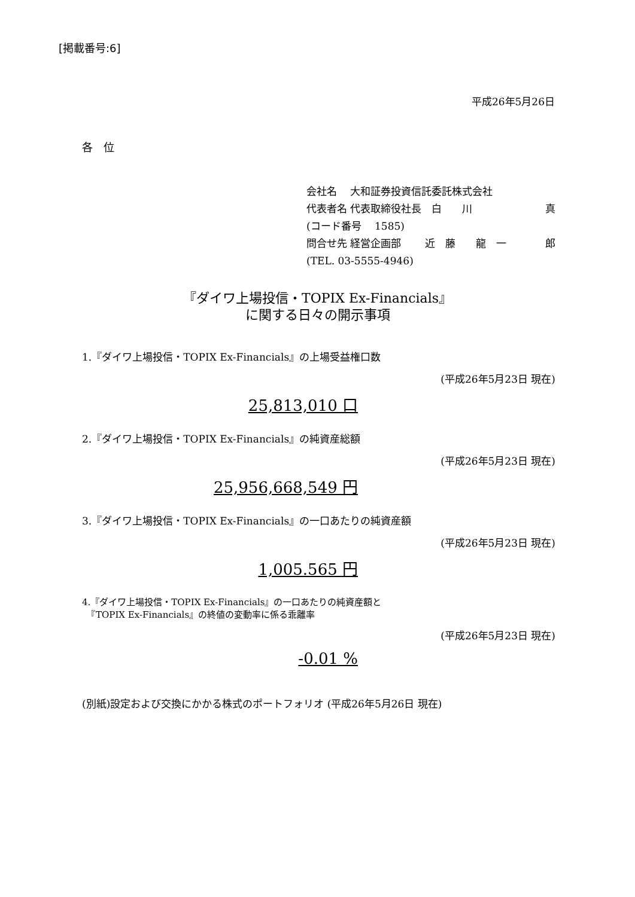[掲載番号:6]
平成26年5月26日
各　位
会社名　 大和証券投資信託委託株式会社
代表者名 代表取締役社長　白　　川 真
(コード番号　 1585)
問合せ先 経営企画部　　 近　藤　　龍　一 郎
(TEL. 03-5555-4946)
『ダイワ上場投信・TOPIX Ex-Financials』
に関する日々の開示事項
1.『ダイワ上場投信・TOPIX Ex-Financials』の上場受益権口数
(平成26年5月23日 現在)
25,813,010 口
2.『ダイワ上場投信・TOPIX Ex-Financials』の純資産総額
(平成26年5月23日 現在)
25,956,668,549 円
3.『ダイワ上場投信・TOPIX Ex-Financials』の一口あたりの純資産額
(平成26年5月23日 現在)
1,005.565 円
4.『ダイワ上場投信・TOPIX Ex-Financials』の一口あたりの純資産額と
　『TOPIX Ex-Financials』の終値の変動率に係る乖離率
(平成26年5月23日 現在)
-0.01 %
(別紙)設定および交換にかかる株式のポートフォリオ (平成26年5月26日 現在)